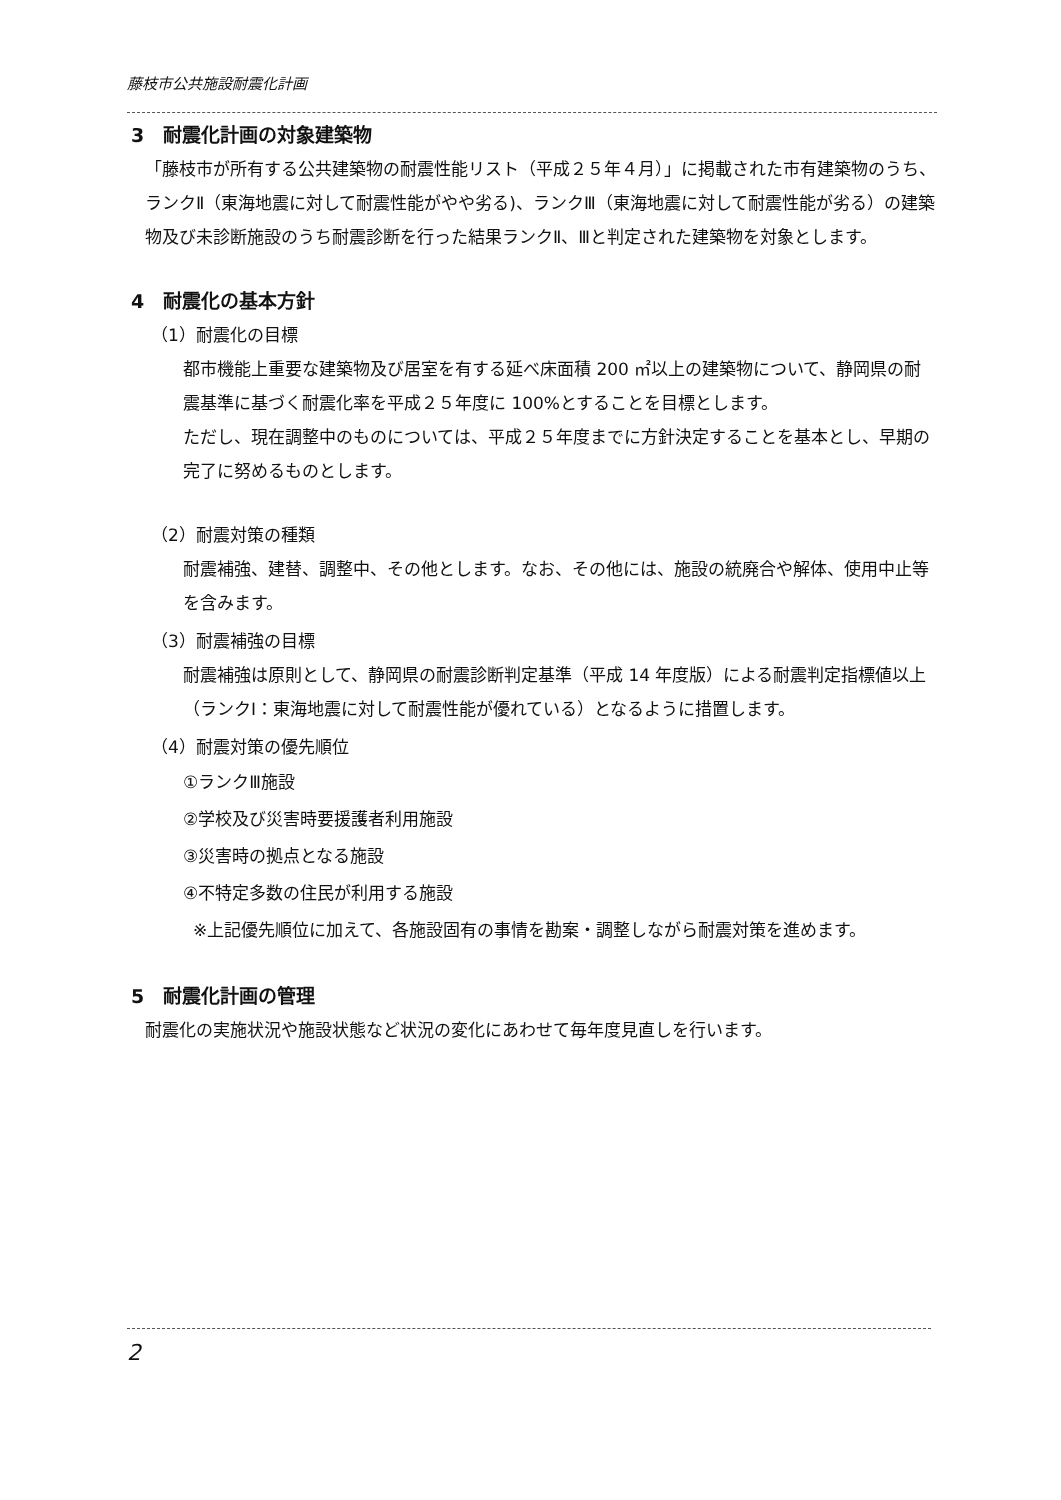藤枝市公共施設耐震化計画
3　耐震化計画の対象建築物
「藤枝市が所有する公共建築物の耐震性能リスト（平成２５年４月）」に掲載された市有建築物のうち、ランクⅡ（東海地震に対して耐震性能がやや劣る)、ランクⅢ（東海地震に対して耐震性能が劣る）の建築物及び未診断施設のうち耐震診断を行った結果ランクⅡ、Ⅲと判定された建築物を対象とします。
4　耐震化の基本方針
（1）耐震化の目標
都市機能上重要な建築物及び居室を有する延べ床面積 200 ㎡以上の建築物について、静岡県の耐震基準に基づく耐震化率を平成２５年度に 100%とすることを目標とします。
ただし、現在調整中のものについては、平成２５年度までに方針決定することを基本とし、早期の完了に努めるものとします。
（2）耐震対策の種類
耐震補強、建替、調整中、その他とします。なお、その他には、施設の統廃合や解体、使用中止等を含みます。
（3）耐震補強の目標
耐震補強は原則として、静岡県の耐震診断判定基準（平成 14 年度版）による耐震判定指標値以上（ランクⅠ：東海地震に対して耐震性能が優れている）となるように措置します。
（4）耐震対策の優先順位
①ランクⅢ施設
②学校及び災害時要援護者利用施設
③災害時の拠点となる施設
④不特定多数の住民が利用する施設
※上記優先順位に加えて、各施設固有の事情を勘案・調整しながら耐震対策を進めます。
5　耐震化計画の管理
耐震化の実施状況や施設状態など状況の変化にあわせて毎年度見直しを行います。
2